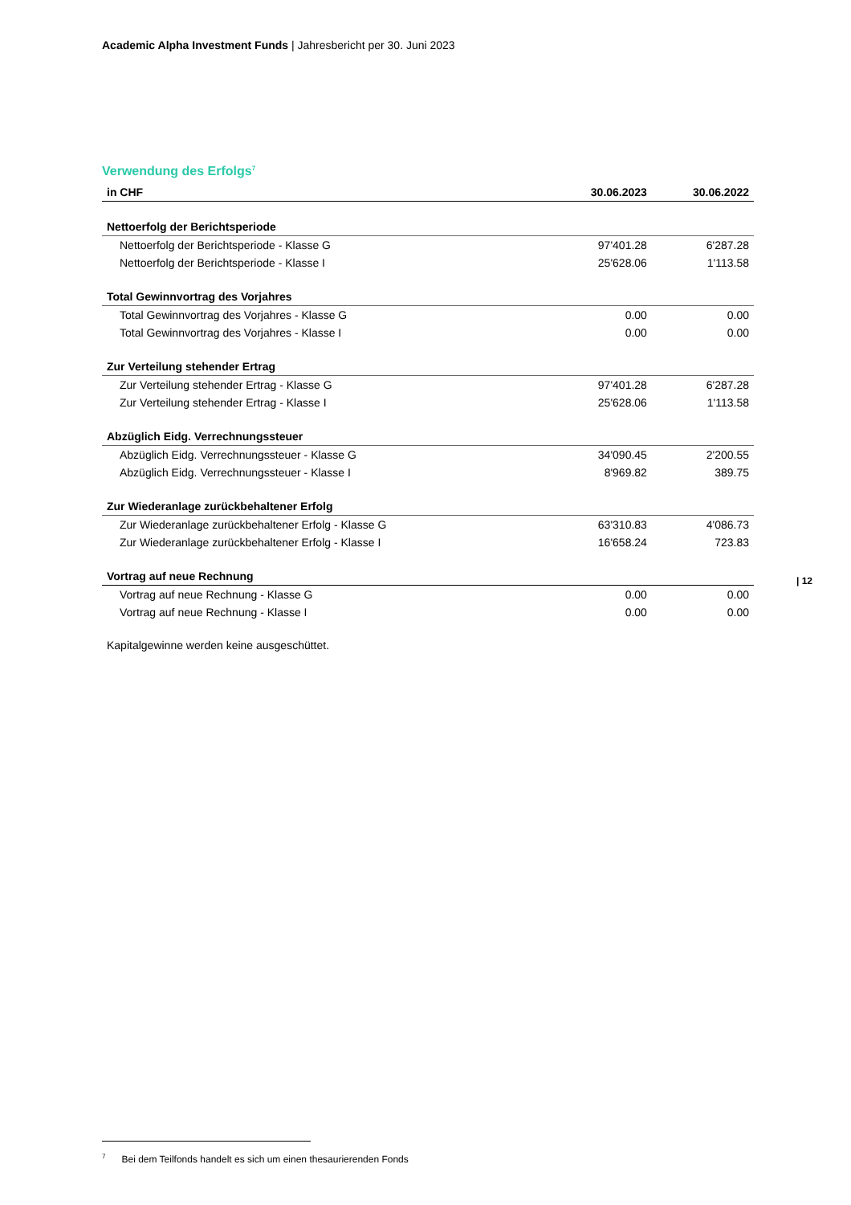Academic Alpha Investment Funds | Jahresbericht per 30. Juni 2023
Verwendung des Erfolgs<sup>7</sup>
| in CHF | 30.06.2023 | 30.06.2022 |
| --- | --- | --- |
| Nettoerfolg der Berichtsperiode | | |
| Nettoerfolg der Berichtsperiode - Klasse G | 97'401.28 | 6'287.28 |
| Nettoerfolg der Berichtsperiode - Klasse I | 25'628.06 | 1'113.58 |
| Total Gewinnvortrag des Vorjahres | | |
| Total Gewinnvortrag des Vorjahres - Klasse G | 0.00 | 0.00 |
| Total Gewinnvortrag des Vorjahres - Klasse I | 0.00 | 0.00 |
| Zur Verteilung stehender Ertrag | | |
| Zur Verteilung stehender Ertrag - Klasse G | 97'401.28 | 6'287.28 |
| Zur Verteilung stehender Ertrag - Klasse I | 25'628.06 | 1'113.58 |
| Abzüglich Eidg. Verrechnungssteuer | | |
| Abzüglich Eidg. Verrechnungssteuer - Klasse G | 34'090.45 | 2'200.55 |
| Abzüglich Eidg. Verrechnungssteuer - Klasse I | 8'969.82 | 389.75 |
| Zur Wiederanlage zurückbehaltener Erfolg | | |
| Zur Wiederanlage zurückbehaltener Erfolg - Klasse G | 63'310.83 | 4'086.73 |
| Zur Wiederanlage zurückbehaltener Erfolg - Klasse I | 16'658.24 | 723.83 |
| Vortrag auf neue Rechnung | | |
| Vortrag auf neue Rechnung - Klasse G | 0.00 | 0.00 |
| Vortrag auf neue Rechnung - Klasse I | 0.00 | 0.00 |
Kapitalgewinne werden keine ausgeschüttet.
| 12
<sup>7</sup> Bei dem Teilfonds handelt es sich um einen thesaurierenden Fonds